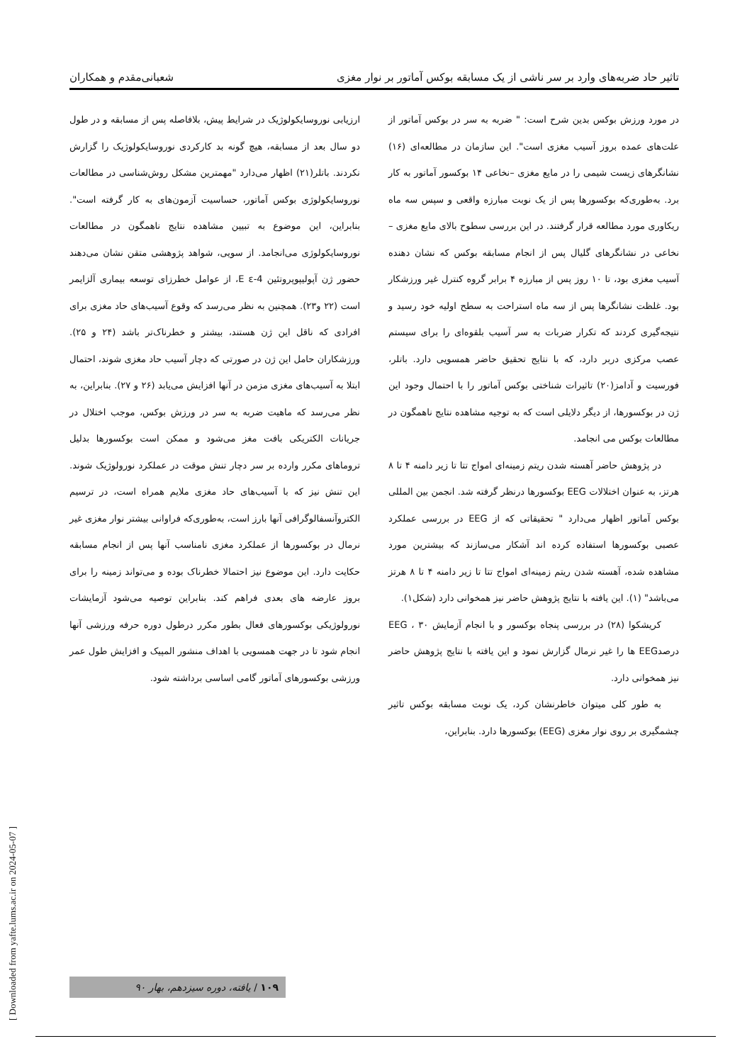تاثیر حاد ضربه‌های وارد بر سر ناشی از یک مسابقه بوکس آماتور بر نوار مغزی شعبانی‌مقدم و همکاران
در مورد ورزش بوکس بدین شرح است: " ضربه به سر در بوکس آماتور از علت‌های عمده بروز آسیب مغزی است". این سازمان در مطالعه‌ای (۱۶) نشانگرهای زیست شیمی را در مایع مغزی –نخاعی ۱۴ بوکسور آماتور به کار برد. به‌طوری‌که بوکسورها پس از یک نوبت مبارزه واقعی و سپس سه ماه ریکاوری مورد مطالعه قرار گرفتند. در این بررسی سطوح بالای مایع مغزی –نخاعی در نشانگرهای گلیال پس از انجام مسابقه بوکس که نشان دهنده آسیب مغزی بود، تا ۱۰ روز پس از مبارزه ۴ برابر گروه کنترل غیر ورزشکار بود. غلظت نشانگرها پس از سه ماه استراحت به سطح اولیه خود رسید و نتیجه‌گیری کردند که تکرار ضربات به سر آسیب بلقوه‌ای را برای سیستم عصب مرکزی دربر دارد، که با نتایج تحقیق حاضر همسویی دارد. باتلر، فورسیت و آدامز(۲۰) تاثیرات شناختی بوکس آماتور را با احتمال وجود این ژن در بوکسورها، از دیگر دلایلی است که به توجیه مشاهده نتایج ناهمگون در مطالعات بوکس می انجامد.
در پژوهش حاضر آهسته شدن ریتم زمینه‌ای امواج تتا تا زیر دامنه ۴ تا ۸ هرتز، به عنوان اختلالات EEG بوکسورها درنظر گرفته شد. انجمن بین المللی بوکس آماتور اظهار می‌دارد " تحقیقاتی که از EEG در بررسی عملکرد عصبی بوکسورها استفاده کرده اند آشکار می‌سازند که بیشترین مورد مشاهده شده، آهسته شدن ریتم زمینه‌ای امواج تتا تا زیر دامنه ۴ تا ۸ هرتز می‌باشد" (۱). این یافته با نتایج پژوهش حاضر نیز همخوانی دارد (شکل۱).
کریشکوا (۲۸) در بررسی پنجاه بوکسور و با انجام آزمایش EEG ، ۳۰ درصدEEG ها را غیر نرمال گزارش نمود و این یافته با نتایج پژوهش حاضر نیز همخوانی دارد.
به طور کلی میتوان خاطرنشان کرد، یک نوبت مسابقه بوکس تاثیر چشمگیری بر روی نوار مغزی (EEG) بوکسورها دارد. بنابراین،
ارزیابی نوروسایکولوژیک در شرایط پیش، بلافاصله پس از مسابقه و در طول دو سال بعد از مسابقه، هیچ گونه بد کارکردی نوروسایکولوژیک را گزارش نکردند. باتلر(۲۱) اظهار می‌دارد "مهمترین مشکل روش‌شناسی در مطالعات نوروسایکولوژی بوکس آماتور، حساسیت آزمون‌های به کار گرفته است". بنابراین، این موضوع به تبیین مشاهده نتایج ناهمگون در مطالعات نوروسایکولوژی می‌انجامد. از سویی، شواهد پژوهشی متقن نشان می‌دهند حضور ژن آپولیپوپروتئین E ε-4، از عوامل خطرزای توسعه بیماری آلزایمر است (۲۲ و۲۳). همچنین به نظر می‌رسد که وقوع آسیب‌های حاد مغزی برای افرادی که ناقل این ژن هستند، بیشتر و خطرناک‌تر باشد (۲۴ و ۲۵). ورزشکاران حامل این ژن در صورتی که دچار آسیب حاد مغزی شوند، احتمال ابتلا به آسیب‌های مغزی مزمن در آنها افزایش می‌یابد (۲۶ و ۲۷). بنابراین، به نظر می‌رسد که ماهیت ضربه به سر در ورزش بوکس، موجب اختلال در جریانات الکتریکی بافت مغز می‌شود و ممکن است بوکسورها بدلیل تروماهای مکرر وارده بر سر دچار تنش موقت در عملکرد نورولوژیک شوند. این تنش نیز که با آسیب‌های حاد مغزی ملایم همراه است، در ترسیم الکتروآنسفالوگرافی آنها بارز است، به‌طوری‌که فراوانی بیشتر نوار مغزی غیر نرمال در بوکسورها از عملکرد مغزی نامناسب آنها پس از انجام مسابقه حکایت دارد. این موضوع نیز احتمالا خطرناک بوده و می‌تواند زمینه را برای بروز عارضه های بعدی فراهم کند. بنابراین توصیه می‌شود آزمایشات نورولوژیکی بوکسورهای فعال بطور مکرر درطول دوره حرفه ورزشی آنها انجام شود تا در جهت همسویی با اهداف منشور المپیک و افزایش طول عمر ورزشی بوکسورهای آماتور گامی اساسی برداشته شود.
۱۰۹ / یافته، دوره سیزدهم، بهار ۹۰
[ Downloaded from yafte.lums.ac.ir on 2024-05-07 ]